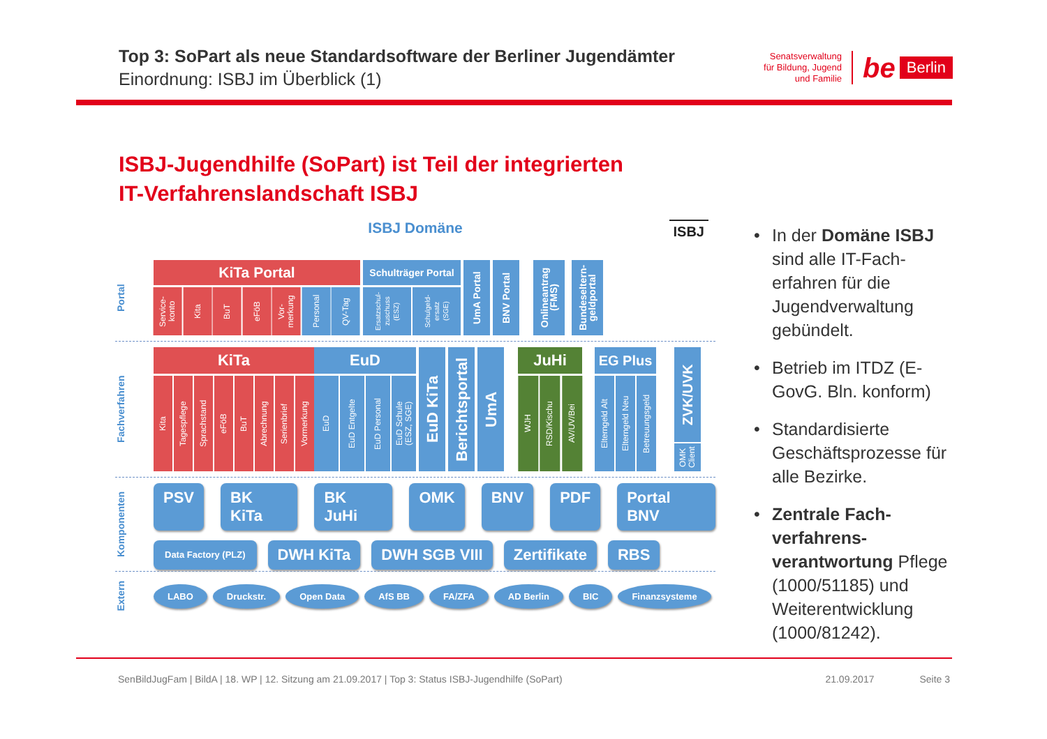Top 3: SoPart als neue Standardsoftware der Berliner Jugendämter
Einordnung: ISBJ im Überblick (1)
Senatsverwaltung
für Bildung, Jugend
und Familie
be Berlin
ISBJ-Jugendhilfe (SoPart) ist Teil der integrierten
IT-Verfahrenslandschaft ISBJ
ISBJ Domäne ISBJ
Portal
KiTa Portal
Service-
konto
Kita
BuT
eFöB
Vor-
merkung
Personal
QV-Tag
Schulträger Portal
Ersatzschul-
zuschuss
(ESZ)
Schulgeld-
ersatz
(SGE)
UmA Portal
BNV Portal
Onlineantrag
(FMS)
Bundeseltern-
geldportal
Fachverfahren
KiTa
Kita
Tagespflege
Sprachstand
eFöB
BuT
Abrechnung
Serienbrief
Vormerkung
EuD
EuD
EuD Entgelte
EuD Personal
EuD Schule
(ESZ, SGE)
EuD KiTa
Berichtsportal
UmA
JuHi
WJH
RSD/Kischu
AV/UV/Bei
EG Plus
Elterngeld Alt
Elterngeld Neu
Betreuungsgeld
ZVK/UVK
OMK
Client
Komponenten
PSV BK KiTa BK JuHi OMK BNV PDF Portal BNV
Data Factory (PLZ) DWH KiTa DWH SGB VIII Zertifikate RBS
Extern
LABO Druckstr. Open Data AfS BB FA/ZFA AD Berlin BIC Finanzsysteme
• In der Domäne ISBJ sind alle IT-Fach-erfahren für die Jugendverwaltung gebündelt.
• Betrieb im ITDZ (E-GovG. Bln. konform)
• Standardisierte Geschäftsprozesse für alle Bezirke.
• Zentrale Fach-verfahrens-verantwortung Pflege (1000/51185) und Weiterentwicklung (1000/81242).
SenBildJugFam | BildA | 18. WP | 12. Sitzung am 21.09.2017 | Top 3: Status ISBJ-Jugendhilfe (SoPart) 21.09.2017 Seite 3